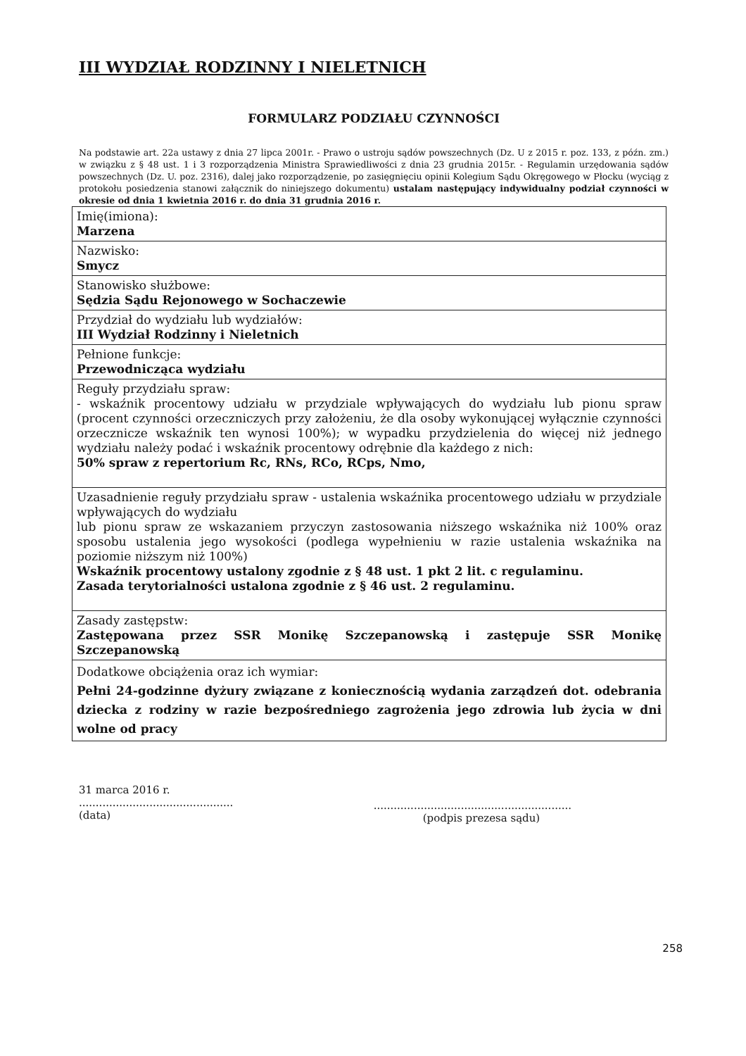III WYDZIAŁ RODZINNY I NIELETNICH
FORMULARZ PODZIAŁU CZYNNOŚCI
Na podstawie art. 22a ustawy z dnia 27 lipca 2001r. - Prawo o ustroju sądów powszechnych (Dz. U z 2015 r. poz. 133, z późn. zm.) w związku z § 48 ust. 1 i 3 rozporządzenia Ministra Sprawiedliwości z dnia 23 grudnia 2015r. - Regulamin urzędowania sądów powszechnych (Dz. U. poz. 2316), dalej jako rozporządzenie, po zasięgnięciu opinii Kolegium Sądu Okręgowego w Płocku (wyciąg z protokołu posiedzenia stanowi załącznik do niniejszego dokumentu) ustalam następujący indywidualny podział czynności w okresie od dnia 1 kwietnia 2016 r. do dnia 31 grudnia 2016 r.
| Imię(imiona): Marzena |
| Nazwisko: Smycz |
| Stanowisko służbowe: Sędzia Sądu Rejonowego w Sochaczewie |
| Przydział do wydziału lub wydziałów: III Wydział Rodzinny i Nieletnich |
| Pełnione funkcje: Przewodnicząca wydziału |
| Reguły przydziału spraw: - wskaźnik procentowy udziału w przydziale wpływających do wydziału lub pionu spraw (procent czynności orzeczniczych przy założeniu, że dla osoby wykonującej wyłącznie czynności orzecznicze wskaźnik ten wynosi 100%); w wypadku przydzielenia do więcej niż jednego wydziału należy podać i wskaźnik procentowy odrębnie dla każdego z nich: 50% spraw z repertorium Rc, RNs, RCo, RCps, Nmo, |
| Uzasadnienie reguły przydziału spraw - ustalenia wskaźnika procentowego udziału w przydziale wpływających do wydziału lub pionu spraw ze wskazaniem przyczyn zastosowania niższego wskaźnika niż 100% oraz sposobu ustalenia jego wysokości (podlega wypełnieniu w razie ustalenia wskaźnika na poziomie niższym niż 100%) Wskaźnik procentowy ustalony zgodnie z § 48 ust. 1 pkt 2 lit. c regulaminu. Zasada terytorialności ustalona zgodnie z § 46 ust. 2 regulaminu. |
| Zasady zastępstw: Zastępowana przez SSR Monikę Szczepanowską i zastępuje SSR Monikę Szczepanowską |
| Dodatkowe obciążenia oraz ich wymiar: Pełni 24-godzinne dyżury związane z koniecznością wydania zarządzeń dot. odebrania dziecka z rodziny w razie bezpośredniego zagrożenia jego zdrowia lub życia w dni wolne od pracy |
31 marca 2016 r.
..............................................
(data)
...........................................................
(podpis prezesa sądu)
258